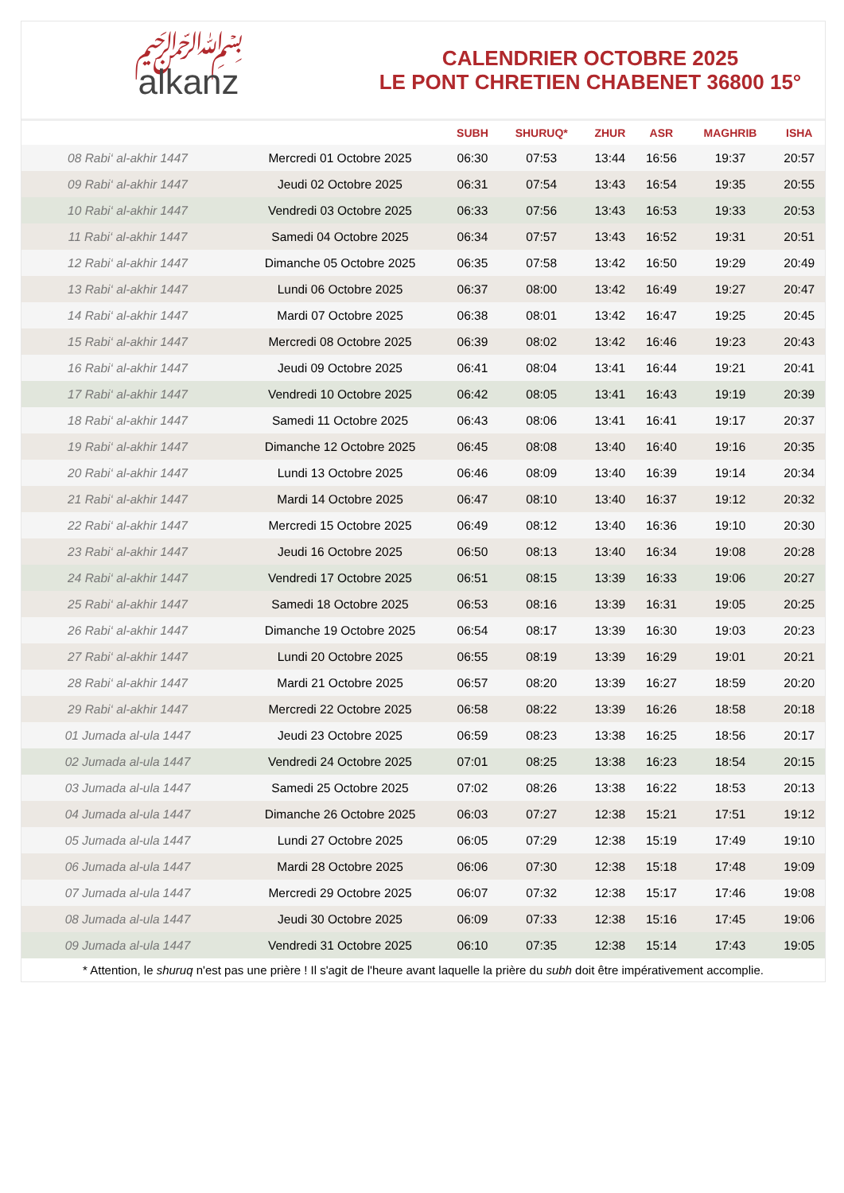﷽
alkanz
CALENDRIER OCTOBRE 2025
LE PONT CHRETIEN CHABENET 36800 15°
| | | SUBH | SHURUQ* | ZHUR | ASR | MAGHRIB | ISHA |
| --- | --- | --- | --- | --- | --- | --- | --- |
| 08 Rabi‘ al-akhir 1447 | Mercredi 01 Octobre 2025 | 06:30 | 07:53 | 13:44 | 16:56 | 19:37 | 20:57 |
| 09 Rabi‘ al-akhir 1447 | Jeudi 02 Octobre 2025 | 06:31 | 07:54 | 13:43 | 16:54 | 19:35 | 20:55 |
| 10 Rabi‘ al-akhir 1447 | Vendredi 03 Octobre 2025 | 06:33 | 07:56 | 13:43 | 16:53 | 19:33 | 20:53 |
| 11 Rabi‘ al-akhir 1447 | Samedi 04 Octobre 2025 | 06:34 | 07:57 | 13:43 | 16:52 | 19:31 | 20:51 |
| 12 Rabi‘ al-akhir 1447 | Dimanche 05 Octobre 2025 | 06:35 | 07:58 | 13:42 | 16:50 | 19:29 | 20:49 |
| 13 Rabi‘ al-akhir 1447 | Lundi 06 Octobre 2025 | 06:37 | 08:00 | 13:42 | 16:49 | 19:27 | 20:47 |
| 14 Rabi‘ al-akhir 1447 | Mardi 07 Octobre 2025 | 06:38 | 08:01 | 13:42 | 16:47 | 19:25 | 20:45 |
| 15 Rabi‘ al-akhir 1447 | Mercredi 08 Octobre 2025 | 06:39 | 08:02 | 13:42 | 16:46 | 19:23 | 20:43 |
| 16 Rabi‘ al-akhir 1447 | Jeudi 09 Octobre 2025 | 06:41 | 08:04 | 13:41 | 16:44 | 19:21 | 20:41 |
| 17 Rabi‘ al-akhir 1447 | Vendredi 10 Octobre 2025 | 06:42 | 08:05 | 13:41 | 16:43 | 19:19 | 20:39 |
| 18 Rabi‘ al-akhir 1447 | Samedi 11 Octobre 2025 | 06:43 | 08:06 | 13:41 | 16:41 | 19:17 | 20:37 |
| 19 Rabi‘ al-akhir 1447 | Dimanche 12 Octobre 2025 | 06:45 | 08:08 | 13:40 | 16:40 | 19:16 | 20:35 |
| 20 Rabi‘ al-akhir 1447 | Lundi 13 Octobre 2025 | 06:46 | 08:09 | 13:40 | 16:39 | 19:14 | 20:34 |
| 21 Rabi‘ al-akhir 1447 | Mardi 14 Octobre 2025 | 06:47 | 08:10 | 13:40 | 16:37 | 19:12 | 20:32 |
| 22 Rabi‘ al-akhir 1447 | Mercredi 15 Octobre 2025 | 06:49 | 08:12 | 13:40 | 16:36 | 19:10 | 20:30 |
| 23 Rabi‘ al-akhir 1447 | Jeudi 16 Octobre 2025 | 06:50 | 08:13 | 13:40 | 16:34 | 19:08 | 20:28 |
| 24 Rabi‘ al-akhir 1447 | Vendredi 17 Octobre 2025 | 06:51 | 08:15 | 13:39 | 16:33 | 19:06 | 20:27 |
| 25 Rabi‘ al-akhir 1447 | Samedi 18 Octobre 2025 | 06:53 | 08:16 | 13:39 | 16:31 | 19:05 | 20:25 |
| 26 Rabi‘ al-akhir 1447 | Dimanche 19 Octobre 2025 | 06:54 | 08:17 | 13:39 | 16:30 | 19:03 | 20:23 |
| 27 Rabi‘ al-akhir 1447 | Lundi 20 Octobre 2025 | 06:55 | 08:19 | 13:39 | 16:29 | 19:01 | 20:21 |
| 28 Rabi‘ al-akhir 1447 | Mardi 21 Octobre 2025 | 06:57 | 08:20 | 13:39 | 16:27 | 18:59 | 20:20 |
| 29 Rabi‘ al-akhir 1447 | Mercredi 22 Octobre 2025 | 06:58 | 08:22 | 13:39 | 16:26 | 18:58 | 20:18 |
| 01 Jumada al-ula 1447 | Jeudi 23 Octobre 2025 | 06:59 | 08:23 | 13:38 | 16:25 | 18:56 | 20:17 |
| 02 Jumada al-ula 1447 | Vendredi 24 Octobre 2025 | 07:01 | 08:25 | 13:38 | 16:23 | 18:54 | 20:15 |
| 03 Jumada al-ula 1447 | Samedi 25 Octobre 2025 | 07:02 | 08:26 | 13:38 | 16:22 | 18:53 | 20:13 |
| 04 Jumada al-ula 1447 | Dimanche 26 Octobre 2025 | 06:03 | 07:27 | 12:38 | 15:21 | 17:51 | 19:12 |
| 05 Jumada al-ula 1447 | Lundi 27 Octobre 2025 | 06:05 | 07:29 | 12:38 | 15:19 | 17:49 | 19:10 |
| 06 Jumada al-ula 1447 | Mardi 28 Octobre 2025 | 06:06 | 07:30 | 12:38 | 15:18 | 17:48 | 19:09 |
| 07 Jumada al-ula 1447 | Mercredi 29 Octobre 2025 | 06:07 | 07:32 | 12:38 | 15:17 | 17:46 | 19:08 |
| 08 Jumada al-ula 1447 | Jeudi 30 Octobre 2025 | 06:09 | 07:33 | 12:38 | 15:16 | 17:45 | 19:06 |
| 09 Jumada al-ula 1447 | Vendredi 31 Octobre 2025 | 06:10 | 07:35 | 12:38 | 15:14 | 17:43 | 19:05 |
* Attention, le shuruq n'est pas une prière ! Il s'agit de l'heure avant laquelle la prière du subh doit être impérativement accomplie.